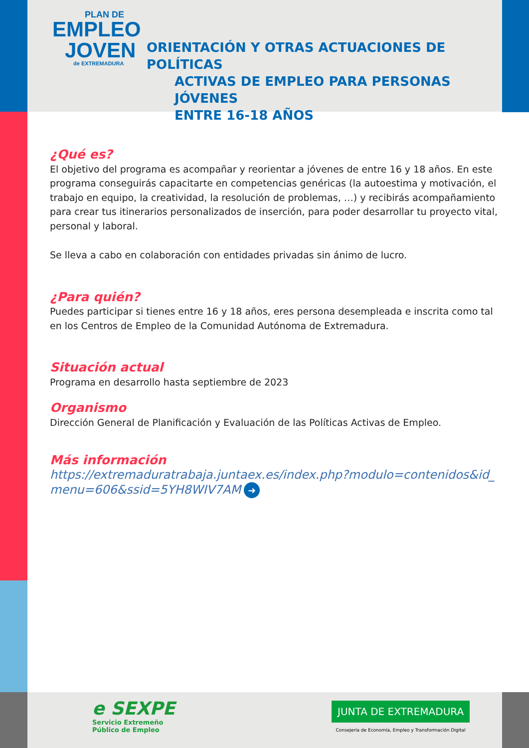PLAN DE
EMPLEO
JOVEN
de EXTREMADURA
ORIENTACIÓN Y OTRAS ACTUACIONES DE POLÍTICAS
ACTIVAS DE EMPLEO PARA PERSONAS JÓVENES
ENTRE 16-18 AÑOS
¿Qué es?
El objetivo del programa es acompañar y reorientar a jóvenes de entre 16 y 18 años. En este programa conseguirás capacitarte en competencias genéricas (la autoestima y motivación, el trabajo en equipo, la creatividad, la resolución de problemas, …) y recibirás acompañamiento para crear tus itinerarios personalizados de inserción, para poder desarrollar tu proyecto vital, personal y laboral.
Se lleva a cabo en colaboración con entidades privadas sin ánimo de lucro.
¿Para quién?
Puedes participar si tienes entre 16 y 18 años, eres persona desempleada e inscrita como tal en los Centros de Empleo de la Comunidad Autónoma de Extremadura.
Situación actual
Programa en desarrollo hasta septiembre de 2023
Organismo
Dirección General de Planificación y Evaluación de las Políticas Activas de Empleo.
Más información
https://extremaduratrabaja.juntaex.es/index.php?modulo=contenidos&id_menu=606&ssid=5YH8WIV7AM ➜
e SEXPE
Servicio Extremeño
Público de Empleo
JUNTA DE EXTREMADURA
Consejería de Economía, Empleo y Transformación Digital